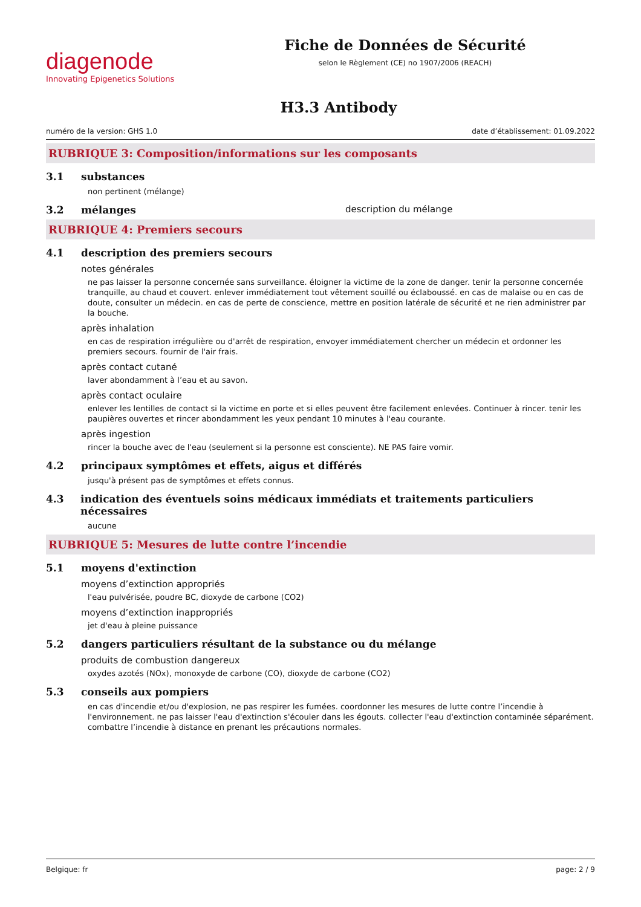diagenode
Innovating Epigenetics Solutions
Fiche de Données de Sécurité
selon le Règlement (CE) no 1907/2006 (REACH)
H3.3 Antibody
numéro de la version: GHS 1.0 date d’établissement: 01.09.2022
RUBRIQUE 3: Composition/informations sur les composants
3.1 substances
non pertinent (mélange)
3.2 mélanges description du mélange
RUBRIQUE 4: Premiers secours
4.1 description des premiers secours
notes générales
ne pas laisser la personne concernée sans surveillance. éloigner la victime de la zone de danger. tenir la personne concernée tranquille, au chaud et couvert. enlever immédiatement tout vêtement souillé ou éclaboussé. en cas de malaise ou en cas de doute, consulter un médecin. en cas de perte de conscience, mettre en position latérale de sécurité et ne rien administrer par la bouche.
après inhalation
en cas de respiration irrégulière ou d'arrêt de respiration, envoyer immédiatement chercher un médecin et ordonner les premiers secours. fournir de l'air frais.
après contact cutané
laver abondamment à l’eau et au savon.
après contact oculaire
enlever les lentilles de contact si la victime en porte et si elles peuvent être facilement enlevées. Continuer à rincer. tenir les paupières ouvertes et rincer abondamment les yeux pendant 10 minutes à l'eau courante.
après ingestion
rincer la bouche avec de l'eau (seulement si la personne est consciente). NE PAS faire vomir.
4.2 principaux symptômes et effets, aigus et différés
jusqu'à présent pas de symptômes et effets connus.
4.3 indication des éventuels soins médicaux immédiats et traitements particuliers nécessaires
aucune
RUBRIQUE 5: Mesures de lutte contre l’incendie
5.1 moyens d'extinction
moyens d’extinction appropriés
l'eau pulvérisée, poudre BC, dioxyde de carbone (CO2)
moyens d’extinction inappropriés
jet d'eau à pleine puissance
5.2 dangers particuliers résultant de la substance ou du mélange
produits de combustion dangereux
oxydes azotés (NOx), monoxyde de carbone (CO), dioxyde de carbone (CO2)
5.3 conseils aux pompiers
en cas d'incendie et/ou d'explosion, ne pas respirer les fumées. coordonner les mesures de lutte contre l’incendie à l'environnement. ne pas laisser l'eau d'extinction s'écouler dans les égouts. collecter l'eau d'extinction contaminée séparément. combattre l’incendie à distance en prenant les précautions normales.
Belgique: fr page: 2 / 9